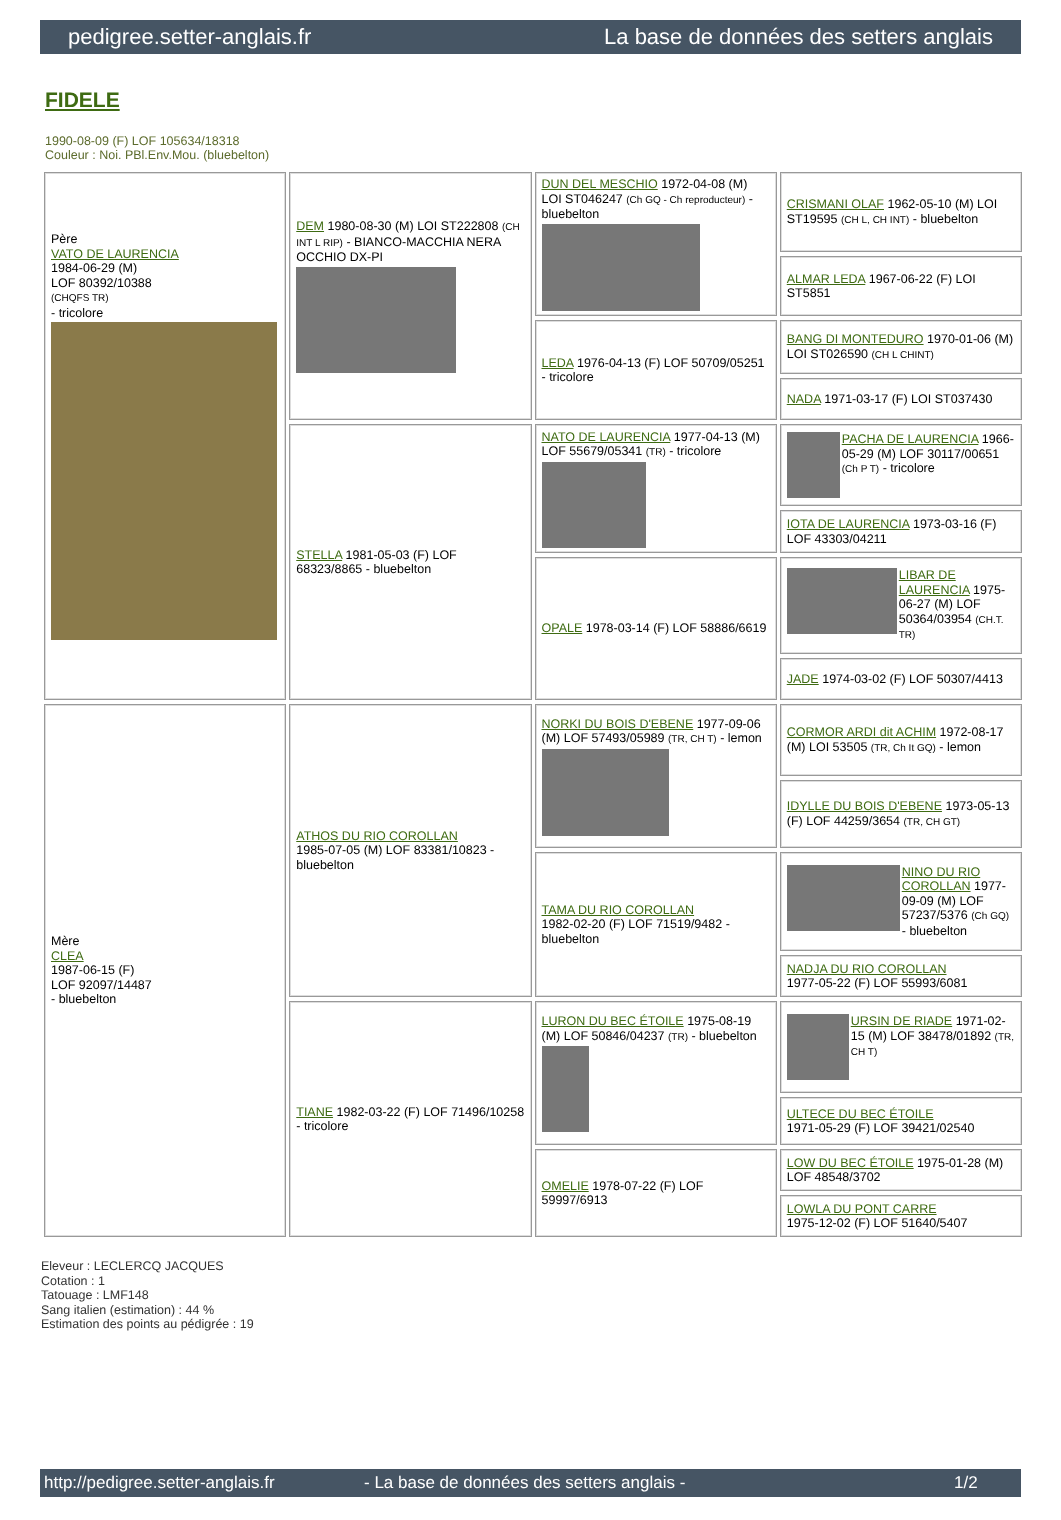pedigree.setter-anglais.fr La base de données des setters anglais
FIDELE
1990-08-09 (F) LOF 105634/18318
Couleur : Noi. PBl.Env.Mou. (bluebelton)
| Père VATO DE LAURENCIA 1984-06-29 (M) LOF 80392/10388 (CHQFS TR) - tricolore | DEM 1980-08-30 (M) LOI ST222808 (CH INT L RIP) - BIANCO-MACCHIA NERA OCCHIO DX-PI | DUN DEL MESCHIO 1972-04-08 (M) LOI ST046247 (Ch GQ - Ch reproducteur) - bluebelton | CRISMANI OLAF 1962-05-10 (M) LOI ST19595 (CH L, CH INT) - bluebelton |
| | | | ALMAR LEDA 1967-06-22 (F) LOI ST5851 |
| | | LEDA 1976-04-13 (F) LOF 50709/05251 - tricolore | BANG DI MONTEDURO 1970-01-06 (M) LOI ST026590 (CH L CHINT) |
| | | | NADA 1971-03-17 (F) LOI ST037430 |
| | STELLA 1981-05-03 (F) LOF 68323/8865 - bluebelton | NATO DE LAURENCIA 1977-04-13 (M) LOF 55679/05341 (TR) - tricolore | PACHA DE LAURENCIA 1966-05-29 (M) LOF 30117/00651 (Ch P T) - tricolore |
| | | | IOTA DE LAURENCIA 1973-03-16 (F) LOF 43303/04211 |
| | | OPALE 1978-03-14 (F) LOF 58886/6619 | LIBAR DE LAURENCIA 1975-06-27 (M) LOF 50364/03954 (CH.T. TR) |
| | | | JADE 1974-03-02 (F) LOF 50307/4413 |
| Mère CLEA 1987-06-15 (F) LOF 92097/14487 - bluebelton | ATHOS DU RIO COROLLAN 1985-07-05 (M) LOF 83381/10823 - bluebelton | NORKI DU BOIS D'EBENE 1977-09-06 (M) LOF 57493/05989 (TR, CH T) - lemon | CORMOR ARDI dit ACHIM 1972-08-17 (M) LOI 53505 (TR, Ch It GQ) - lemon |
| | | | IDYLLE DU BOIS D'EBENE 1973-05-13 (F) LOF 44259/3654 (TR, CH GT) |
| | | TAMA DU RIO COROLLAN 1982-02-20 (F) LOF 71519/9482 - bluebelton | NINO DU RIO COROLLAN 1977-09-09 (M) LOF 57237/5376 (Ch GQ) - bluebelton |
| | | | NADJA DU RIO COROLLAN 1977-05-22 (F) LOF 55993/6081 |
| | TIANE 1982-03-22 (F) LOF 71496/10258 - tricolore | LURON DU BEC ÉTOILE 1975-08-19 (M) LOF 50846/04237 (TR) - bluebelton | URSIN DE RIADE 1971-02-15 (M) LOF 38478/01892 (TR, CH T) |
| | | | ULTECE DU BEC ÉTOILE 1971-05-29 (F) LOF 39421/02540 |
| | | OMELIE 1978-07-22 (F) LOF 59997/6913 | LOW DU BEC ÉTOILE 1975-01-28 (M) LOF 48548/3702 |
| | | | LOWLA DU PONT CARRE 1975-12-02 (F) LOF 51640/5407 |
Eleveur : LECLERCQ JACQUES
Cotation : 1
Tatouage : LMF148
Sang italien (estimation) : 44 %
Estimation des points au pédigrée : 19
http://pedigree.setter-anglais.fr - La base de données des setters anglais - 1/2